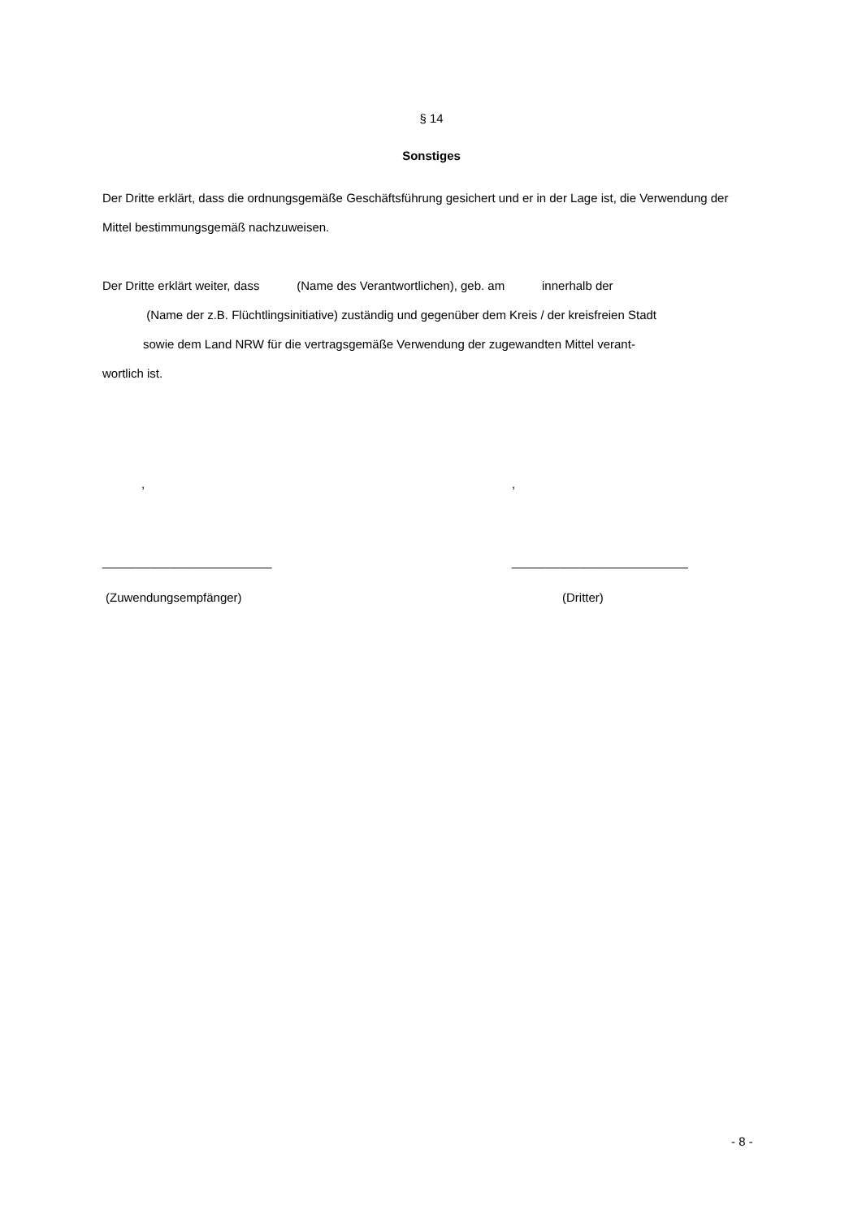§ 14
Sonstiges
Der Dritte erklärt, dass die ordnungsgemäße Geschäftsführung gesichert und er in der Lage ist, die Verwendung der Mittel bestimmungsgemäß nachzuweisen.
Der Dritte erklärt weiter, dass (Name des Verantwortlichen), geb. am innerhalb der
(Name der z.B. Flüchtlingsinitiative) zuständig und gegenüber dem Kreis / der kreisfreien Stadt
sowie dem Land NRW für die vertragsgemäße Verwendung der zugewandten Mittel verant-
wortlich ist.
, ,
_________________________ __________________________
(Zuwendungsempfänger) (Dritter)
- 8 -